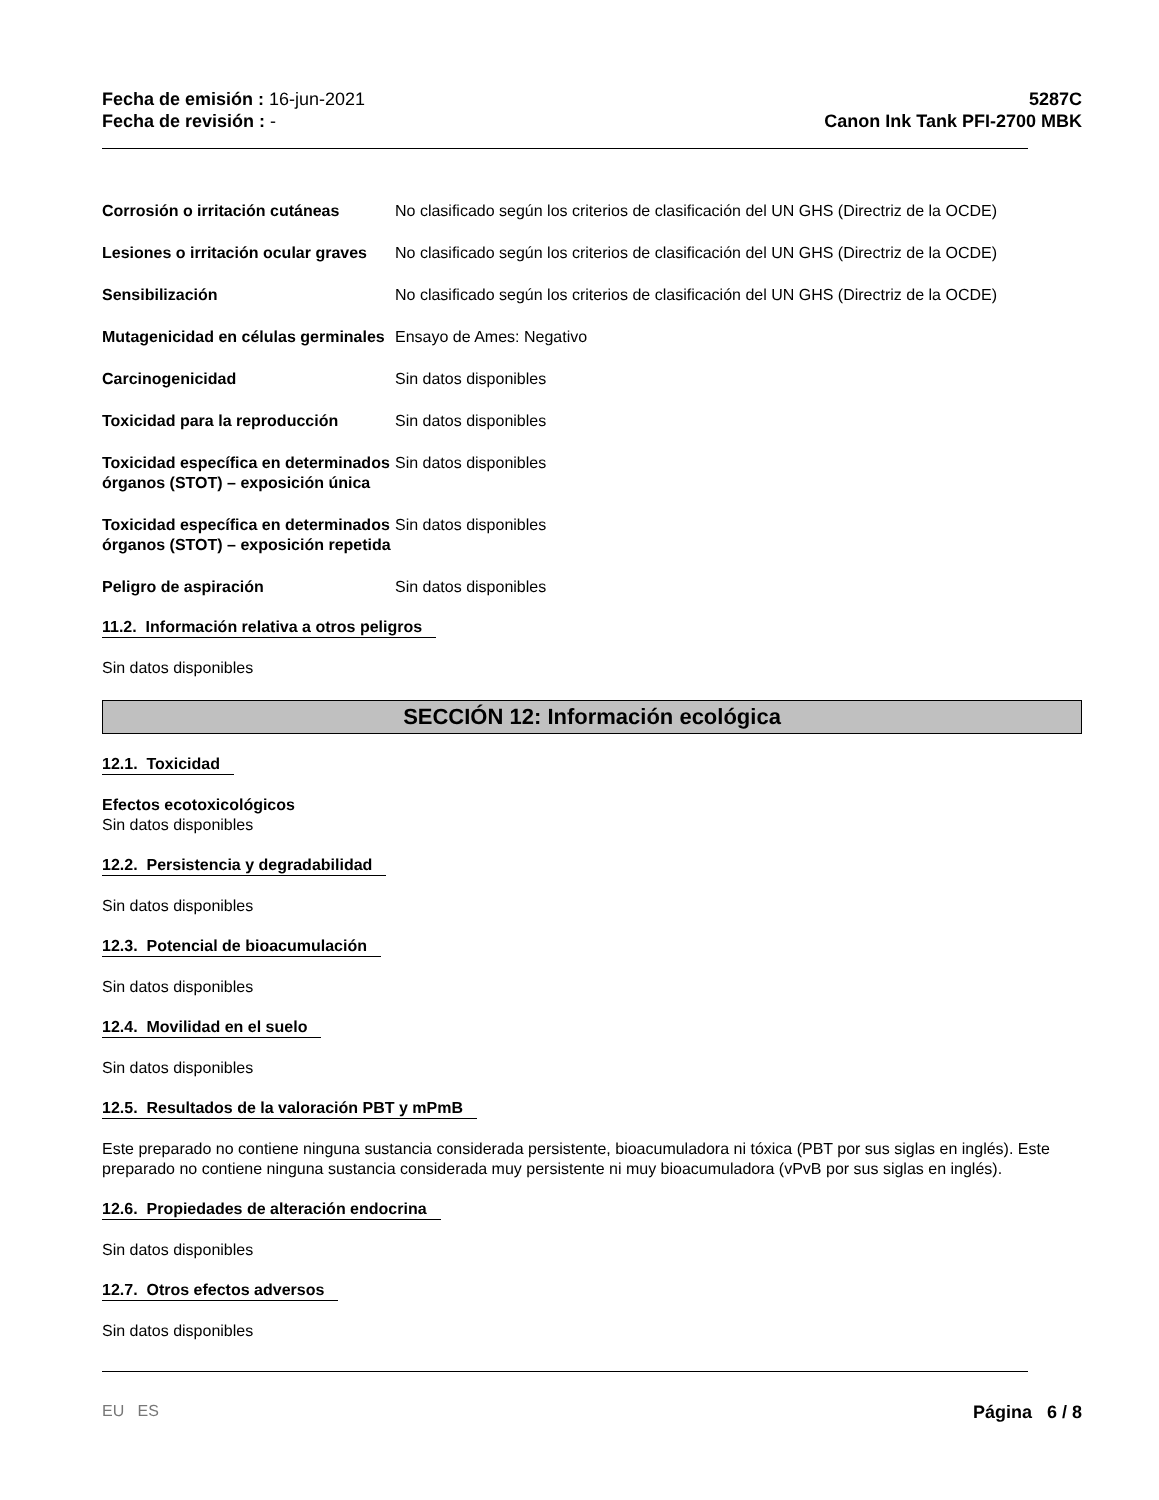Fecha de emisión : 16-jun-2021
Fecha de revisión : -
5287C
Canon Ink Tank PFI-2700 MBK
Corrosión o irritación cutáneas
No clasificado según los criterios de clasificación del UN GHS (Directriz de la OCDE)
Lesiones o irritación ocular graves
No clasificado según los criterios de clasificación del UN GHS (Directriz de la OCDE)
Sensibilización No clasificado según los criterios de clasificación del UN GHS (Directriz de la OCDE)
Mutagenicidad en células germinales
Ensayo de Ames: Negativo
Carcinogenicidad Sin datos disponibles
Toxicidad para la reproducción Sin datos disponibles
Toxicidad específica en determinados órganos (STOT) – exposición única
Sin datos disponibles
Toxicidad específica en determinados órganos (STOT) – exposición repetida
Sin datos disponibles
Peligro de aspiración Sin datos disponibles
11.2. Información relativa a otros peligros
Sin datos disponibles
SECCIÓN 12: Información ecológica
12.1. Toxicidad
Efectos ecotoxicológicos
Sin datos disponibles
12.2. Persistencia y degradabilidad
Sin datos disponibles
12.3. Potencial de bioacumulación
Sin datos disponibles
12.4. Movilidad en el suelo
Sin datos disponibles
12.5. Resultados de la valoración PBT y mPmB
Este preparado no contiene ninguna sustancia considerada persistente, bioacumuladora ni tóxica (PBT por sus siglas en inglés). Este preparado no contiene ninguna sustancia considerada muy persistente ni muy bioacumuladora (vPvB por sus siglas en inglés).
12.6. Propiedades de alteración endocrina
Sin datos disponibles
12.7. Otros efectos adversos
Sin datos disponibles
EU ES Página 6 / 8